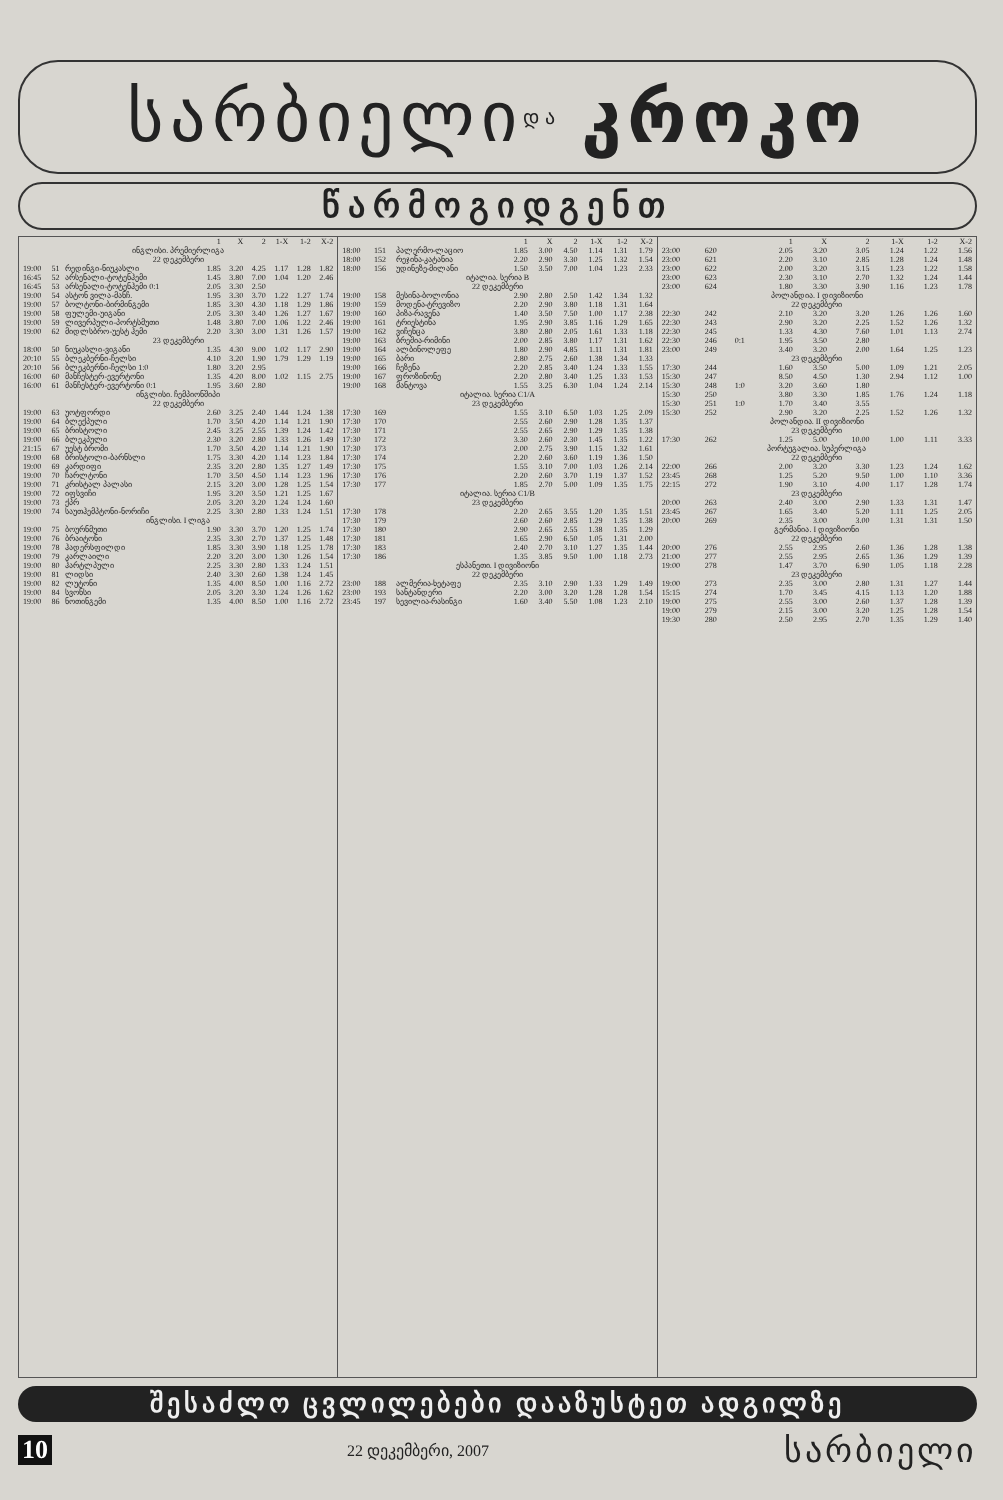სარბიელი და კროკო
წარმოგიდგენთ
| | | | 1 | X | 2 | 1-X | 1-2 | X-2 |
| --- | --- | --- | --- | --- | --- | --- | --- | --- |
| ინგლისი. პრემიერლიგა | | | | | | | | |
| 22 დეკემბერი | | | | | | | | |
| 19:00 | 51 | რედინგი-ნიუკასლი | 1.85 | 3.20 | 4.25 | 1.17 | 1.28 | 1.82 |
| 16:45 | 52 | არსენალი-ტოტენჰემი | 1.45 | 3.80 | 7.00 | 1.04 | 1.20 | 2.46 |
| 16:45 | 53 | არსენალი-ტოტენჰემი 0:1 | 2.05 | 3.30 | 2.50 | | | |
| 19:00 | 54 | ასტონ ვილა-მანჩ. | 1.95 | 3.30 | 3.70 | 1.22 | 1.27 | 1.74 |
| 19:00 | 57 | ბოლტონი-ბირმინგემი | 1.85 | 3.30 | 4.30 | 1.18 | 1.29 | 1.86 |
| 19:00 | 58 | ფულემი-უიგანი | 2.05 | 3.30 | 3.40 | 1.26 | 1.27 | 1.67 |
| 19:00 | 59 | ლივერპული-პორტსმუთი | 1.48 | 3.80 | 7.00 | 1.06 | 1.22 | 2.46 |
| 19:00 | 62 | მიდლსბრო-უესტ ჰემი | 2.20 | 3.30 | 3.00 | 1.31 | 1.26 | 1.57 |
| 23 დეკემბერი | | | | | | | | |
| 18:00 | 50 | ნიუკასლი-ვიგანი | 1.35 | 4.30 | 9.00 | 1.02 | 1.17 | 2.90 |
| 20:10 | 55 | ბლეკბერნი-ჩელსი | 4.10 | 3.20 | 1.90 | 1.79 | 1.29 | 1.19 |
| 20:10 | 56 | ბლეკბერნი-ჩელსი 1:0 | 1.80 | 3.20 | 2.95 | | | |
| 16:00 | 60 | მანჩესტერ-ევერტონი | 1.35 | 4.20 | 8.00 | 1.02 | 1.15 | 2.75 |
| 16:00 | 61 | მანჩესტერ-ევერტონი 0:1 | 1.95 | 3.60 | 2.80 | | | |
| ინგლისი. ჩემპიონშიპი | | | | | | | | |
| 22 დეკემბერი | | | | | | | | |
| 19:00 | 63 | უოტფორდი | 2.60 | 3.25 | 2.40 | 1.44 | 1.24 | 1.38 |
| 19:00 | 64 | ბლექპული | 1.70 | 3.50 | 4.20 | 1.14 | 1.21 | 1.90 |
| 19:00 | 65 | ბრისტოლი | 2.45 | 3.25 | 2.55 | 1.39 | 1.24 | 1.42 |
| 19:00 | 66 | ბლეკპული | 2.30 | 3.20 | 2.80 | 1.33 | 1.26 | 1.49 |
| 21:15 | 67 | უესტ ბრომი | 1.70 | 3.50 | 4.20 | 1.14 | 1.21 | 1.90 |
| 19:00 | 68 | ბრისტოლი-ბარნსლი | 1.75 | 3.30 | 4.20 | 1.14 | 1.23 | 1.84 |
| 19:00 | 69 | კარდიფი | 2.35 | 3.20 | 2.80 | 1.35 | 1.27 | 1.49 |
| 19:00 | 70 | ჩარლტონი | 1.70 | 3.50 | 4.50 | 1.14 | 1.23 | 1.96 |
| 19:00 | 71 | კრისტალ პალასი | 2.15 | 3.20 | 3.00 | 1.28 | 1.25 | 1.54 |
| 19:00 | 72 | იფსვიჩი | 1.95 | 3.20 | 3.50 | 1.21 | 1.25 | 1.67 |
| 19:00 | 73 | ქპრ | 2.05 | 3.20 | 3.20 | 1.24 | 1.24 | 1.60 |
| 19:00 | 74 | საუთჰემპტონი-ნორიჩი | 2.25 | 3.30 | 2.80 | 1.33 | 1.24 | 1.51 |
| ინგლისი. I ლიგა | | | | | | | | |
| 19:00 | 75 | ბოურნმუთი | 1.90 | 3.30 | 3.70 | 1.20 | 1.25 | 1.74 |
| 19:00 | 76 | ბრაიტონი | 2.35 | 3.30 | 2.70 | 1.37 | 1.25 | 1.48 |
| 19:00 | 78 | ჰადერსფილდი | 1.85 | 3.30 | 3.90 | 1.18 | 1.25 | 1.78 |
| 19:00 | 79 | კარლაილი | 2.20 | 3.20 | 3.00 | 1.30 | 1.26 | 1.54 |
| 19:00 | 80 | ჰარტლპული | 2.25 | 3.30 | 2.80 | 1.33 | 1.24 | 1.51 |
| 19:00 | 81 | ლიდსი | 2.40 | 3.30 | 2.60 | 1.38 | 1.24 | 1.45 |
| 19:00 | 82 | ლუტონი | 1.35 | 4.00 | 8.50 | 1.00 | 1.16 | 2.72 |
| 19:00 | 84 | სვონსი | 2.05 | 3.20 | 3.30 | 1.24 | 1.26 | 1.62 |
| 19:00 | 86 | ნოთინგემი | 1.35 | 4.00 | 8.50 | 1.00 | 1.16 | 2.72 |
| | | | 1 | X | 2 | 1-X | 1-2 | X-2 |
| --- | --- | --- | --- | --- | --- | --- | --- | --- |
| 18:00 | 151 | პალერმო-ლაციო | 1.85 | 3.00 | 4.50 | 1.14 | 1.31 | 1.79 |
| 18:00 | 152 | რეჯინა-კატანია | 2.20 | 2.90 | 3.30 | 1.25 | 1.32 | 1.54 |
| 18:00 | 156 | უდინეზე-მილანი | 1.50 | 3.50 | 7.00 | 1.04 | 1.23 | 2.33 |
| იტალია. სერია B | | | | | | | | |
| 22 დეკემბერი | | | | | | | | |
| 19:00 | 158 | მესინა-ბოლონია | 2.90 | 2.80 | 2.50 | 1.42 | 1.34 | 1.32 |
| 19:00 | 159 | მოდენა-ტრევიზო | 2.20 | 2.90 | 3.80 | 1.18 | 1.31 | 1.64 |
| 19:00 | 160 | პიზა-რავენა | 1.40 | 3.50 | 7.50 | 1.00 | 1.17 | 2.38 |
| 19:00 | 161 | ტრიესტინა | 1.95 | 2.90 | 3.85 | 1.16 | 1.29 | 1.65 |
| 19:00 | 162 | ვიჩენცა | 3.80 | 2.80 | 2.05 | 1.61 | 1.33 | 1.18 |
| 19:00 | 163 | ბრეშია-რიმინი | 2.00 | 2.85 | 3.80 | 1.17 | 1.31 | 1.62 |
| 19:00 | 164 | ალბინოლეფე | 1.80 | 2.90 | 4.85 | 1.11 | 1.31 | 1.81 |
| 19:00 | 165 | ბარი | 2.80 | 2.75 | 2.60 | 1.38 | 1.34 | 1.33 |
| 19:00 | 166 | ჩეზენა | 2.20 | 2.85 | 3.40 | 1.24 | 1.33 | 1.55 |
| 19:00 | 167 | ფროზინონე | 2.20 | 2.80 | 3.40 | 1.25 | 1.33 | 1.53 |
| 19:00 | 168 | მანტოვა | 1.55 | 3.25 | 6.30 | 1.04 | 1.24 | 2.14 |
| იტალია. სერია C1/A | | | | | | | | |
| 23 დეკემბერი | | | | | | | | |
| 17:30 | 169 | | 1.55 | 3.10 | 6.50 | 1.03 | 1.25 | 2.09 |
| 17:30 | 170 | | 2.55 | 2.60 | 2.90 | 1.28 | 1.35 | 1.37 |
| 17:30 | 171 | | 2.55 | 2.65 | 2.90 | 1.29 | 1.35 | 1.38 |
| 17:30 | 172 | | 3.30 | 2.60 | 2.30 | 1.45 | 1.35 | 1.22 |
| 17:30 | 173 | | 2.00 | 2.75 | 3.90 | 1.15 | 1.32 | 1.61 |
| 17:30 | 174 | | 2.20 | 2.60 | 3.60 | 1.19 | 1.36 | 1.50 |
| 17:30 | 175 | | 1.55 | 3.10 | 7.00 | 1.03 | 1.26 | 2.14 |
| 17:30 | 176 | | 2.20 | 2.60 | 3.70 | 1.19 | 1.37 | 1.52 |
| 17:30 | 177 | | 1.85 | 2.70 | 5.00 | 1.09 | 1.35 | 1.75 |
| იტალია. სერია C1/B | | | | | | | | |
| 23 დეკემბერი | | | | | | | | |
| 17:30 | 178 | | 2.20 | 2.65 | 3.55 | 1.20 | 1.35 | 1.51 |
| 17:30 | 179 | | 2.60 | 2.60 | 2.85 | 1.29 | 1.35 | 1.38 |
| 17:30 | 180 | | 2.90 | 2.65 | 2.55 | 1.38 | 1.35 | 1.29 |
| 17:30 | 181 | | 1.65 | 2.90 | 6.50 | 1.05 | 1.31 | 2.00 |
| 17:30 | 183 | | 2.40 | 2.70 | 3.10 | 1.27 | 1.35 | 1.44 |
| 17:30 | 186 | | 1.35 | 3.85 | 9.50 | 1.00 | 1.18 | 2.73 |
| ესპანეთი. I დივიზიონი | | | | | | | | |
| 22 დეკემბერი | | | | | | | | |
| 23:00 | 188 | ალმერია-ხეტაფე | 2.35 | 3.10 | 2.90 | 1.33 | 1.29 | 1.49 |
| 23:00 | 193 | სანტანდერი | 2.20 | 3.00 | 3.20 | 1.28 | 1.28 | 1.54 |
| 23:45 | 197 | სევილია-რასინგი | 1.60 | 3.40 | 5.50 | 1.08 | 1.23 | 2.10 |
| | | | 1 | X | 2 | 1-X | 1-2 | X-2 |
| --- | --- | --- | --- | --- | --- | --- | --- | --- |
| 23:00 | 620 | | 2.05 | 3.20 | 3.05 | 1.24 | 1.22 | 1.56 |
| 23:00 | 621 | | 2.20 | 3.10 | 2.85 | 1.28 | 1.24 | 1.48 |
| 23:00 | 622 | | 2.00 | 3.20 | 3.15 | 1.23 | 1.22 | 1.58 |
| 23:00 | 623 | | 2.30 | 3.10 | 2.70 | 1.32 | 1.24 | 1.44 |
| 23:00 | 624 | | 1.80 | 3.30 | 3.90 | 1.16 | 1.23 | 1.78 |
| პოლანდია. I დივიზიონი | | | | | | | | |
| 22 დეკემბერი | | | | | | | | |
| 22:30 | 242 | | 2.10 | 3.20 | 3.20 | 1.26 | 1.26 | 1.60 |
| 22:30 | 243 | | 2.90 | 3.20 | 2.25 | 1.52 | 1.26 | 1.32 |
| 22:30 | 245 | | 1.33 | 4.30 | 7.60 | 1.01 | 1.13 | 2.74 |
| 22:30 | 246 | 0:1 | 1.95 | 3.50 | 2.80 | | | |
| 23:00 | 249 | | 3.40 | 3.20 | 2.00 | 1.64 | 1.25 | 1.23 |
| 23 დეკემბერი | | | | | | | | |
| 17:30 | 244 | | 1.60 | 3.50 | 5.00 | 1.09 | 1.21 | 2.05 |
| 15:30 | 247 | | 8.50 | 4.50 | 1.30 | 2.94 | 1.12 | 1.00 |
| 15:30 | 248 | 1:0 | 3.20 | 3.60 | 1.80 | | | |
| 15:30 | 250 | | 3.80 | 3.30 | 1.85 | 1.76 | 1.24 | 1.18 |
| 15:30 | 251 | 1:0 | 1.70 | 3.40 | 3.55 | | | |
| 15:30 | 252 | | 2.90 | 3.20 | 2.25 | 1.52 | 1.26 | 1.32 |
| პოლანდია. II დივიზიონი | | | | | | | | |
| 23 დეკემბერი | | | | | | | | |
| 17:30 | 262 | | 1.25 | 5.00 | 10.00 | 1.00 | 1.11 | 3.33 |
| პორტუგალია. სუპერლიგა | | | | | | | | |
| 22 დეკემბერი | | | | | | | | |
| 22:00 | 266 | | 2.00 | 3.20 | 3.30 | 1.23 | 1.24 | 1.62 |
| 23:45 | 268 | | 1.25 | 5.20 | 9.50 | 1.00 | 1.10 | 3.36 |
| 22:15 | 272 | | 1.90 | 3.10 | 4.00 | 1.17 | 1.28 | 1.74 |
| 23 დეკემბერი | | | | | | | | |
| 20:00 | 263 | | 2.40 | 3.00 | 2.90 | 1.33 | 1.31 | 1.47 |
| 23:45 | 267 | | 1.65 | 3.40 | 5.20 | 1.11 | 1.25 | 2.05 |
| 20:00 | 269 | | 2.35 | 3.00 | 3.00 | 1.31 | 1.31 | 1.50 |
| გერმანია. I დივიზიონი | | | | | | | | |
| 22 დეკემბერი | | | | | | | | |
| 20:00 | 276 | | 2.55 | 2.95 | 2.60 | 1.36 | 1.28 | 1.38 |
| 21:00 | 277 | | 2.55 | 2.95 | 2.65 | 1.36 | 1.29 | 1.39 |
| 19:00 | 278 | | 1.47 | 3.70 | 6.90 | 1.05 | 1.18 | 2.28 |
| 23 დეკემბერი | | | | | | | | |
| 19:00 | 273 | | 2.35 | 3.00 | 2.80 | 1.31 | 1.27 | 1.44 |
| 15:15 | 274 | | 1.70 | 3.45 | 4.15 | 1.13 | 1.20 | 1.88 |
| 19:00 | 275 | | 2.55 | 3.00 | 2.60 | 1.37 | 1.28 | 1.39 |
| 19:00 | 279 | | 2.15 | 3.00 | 3.20 | 1.25 | 1.28 | 1.54 |
| 19:30 | 280 | | 2.50 | 2.95 | 2.70 | 1.35 | 1.29 | 1.40 |
შესაძლო ცვლილებები დააზუსტეთ ადგილზე
10 22 დეკემბერი, 2007 სარბიელი